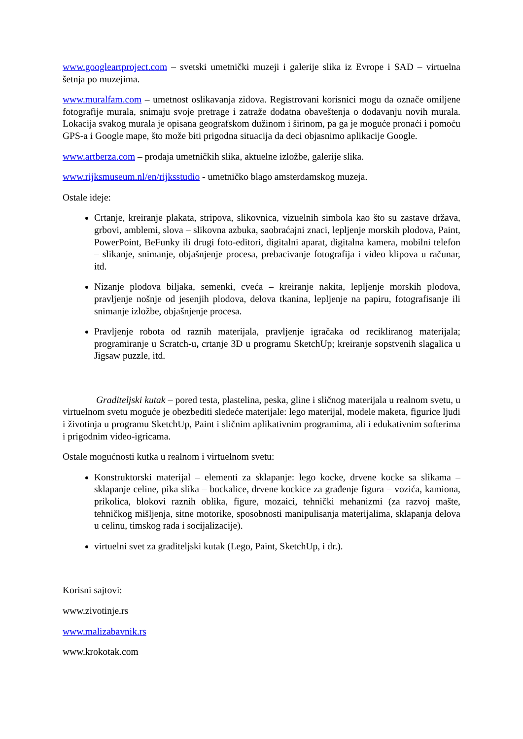www.googleartproject.com – svetski umetnički muzeji i galerije slika iz Evrope i SAD – virtuelna šetnja po muzejima.
www.muralfam.com – umetnost oslikavanja zidova. Registrovani korisnici mogu da označe omiljene fotografije murala, snimaju svoje pretrage i zatraže dodatna obaveštenja o dodavanju novih murala. Lokacija svakog murala je opisana geografskom dužinom i širinom, pa ga je moguće pronaći i pomoću GPS-a i Google mape, što može biti prigodna situacija da deci objasnimo aplikacije Google.
www.artberza.com – prodaja umetničkih slika, aktuelne izložbe, galerije slika.
www.rijksmuseum.nl/en/rijksstudio - umetničko blago amsterdamskog muzeja.
Ostale ideje:
Crtanje, kreiranje plakata, stripova, slikovnica, vizuelnih simbola kao što su zastave država, grbovi, amblemi, slova – slikovna azbuka, saobraćajni znaci, lepljenje morskih plodova, Paint, PowerPoint, BeFunky ili drugi foto-editori, digitalni aparat, digitalna kamera, mobilni telefon – slikanje, snimanje, objašnjenje procesa, prebacivanje fotografija i video klipova u računar, itd.
Nizanje plodova biljaka, semenki, cveća – kreiranje nakita, lepljenje morskih plodova, pravljenje nošnje od jesenjih plodova, delova tkanina, lepljenje na papiru, fotografisanje ili snimanje izložbe, objašnjenje procesa.
Pravljenje robota od raznih materijala, pravljenje igračaka od recikliranog materijala; programiranje u Scratch-u, crtanje 3D u programu SketchUp; kreiranje sopstvenih slagalica u Jigsaw puzzle, itd.
Graditeljski kutak – pored testa, plastelina, peska, gline i sličnog materijala u realnom svetu, u virtuelnom svetu moguće je obezbediti sledeće materijale: lego materijal, modele maketa, figurice ljudi i životinja u programu SketchUp, Paint i sličnim aplikativnim programima, ali i edukativnim softerima i prigodnim video-igricama.
Ostale mogućnosti kutka u realnom i virtuelnom svetu:
Konstruktorski materijal – elementi za sklapanje: lego kocke, drvene kocke sa slikama –sklapanje celine, pika slika – bockalice, drvene kockice za građenje figura – vozića, kamiona, prikolica, blokovi raznih oblika, figure, mozaici, tehnički mehanizmi (za razvoj mašte, tehničkog mišljenja, sitne motorike, sposobnosti manipulisanja materijalima, sklapanja delova u celinu, timskog rada i socijalizacije).
virtuelni svet za graditeljski kutak (Lego, Paint, SketchUp, i dr.).
Korisni sajtovi:
www.zivotinje.rs
www.malizabavnik.rs
www.krokotak.com